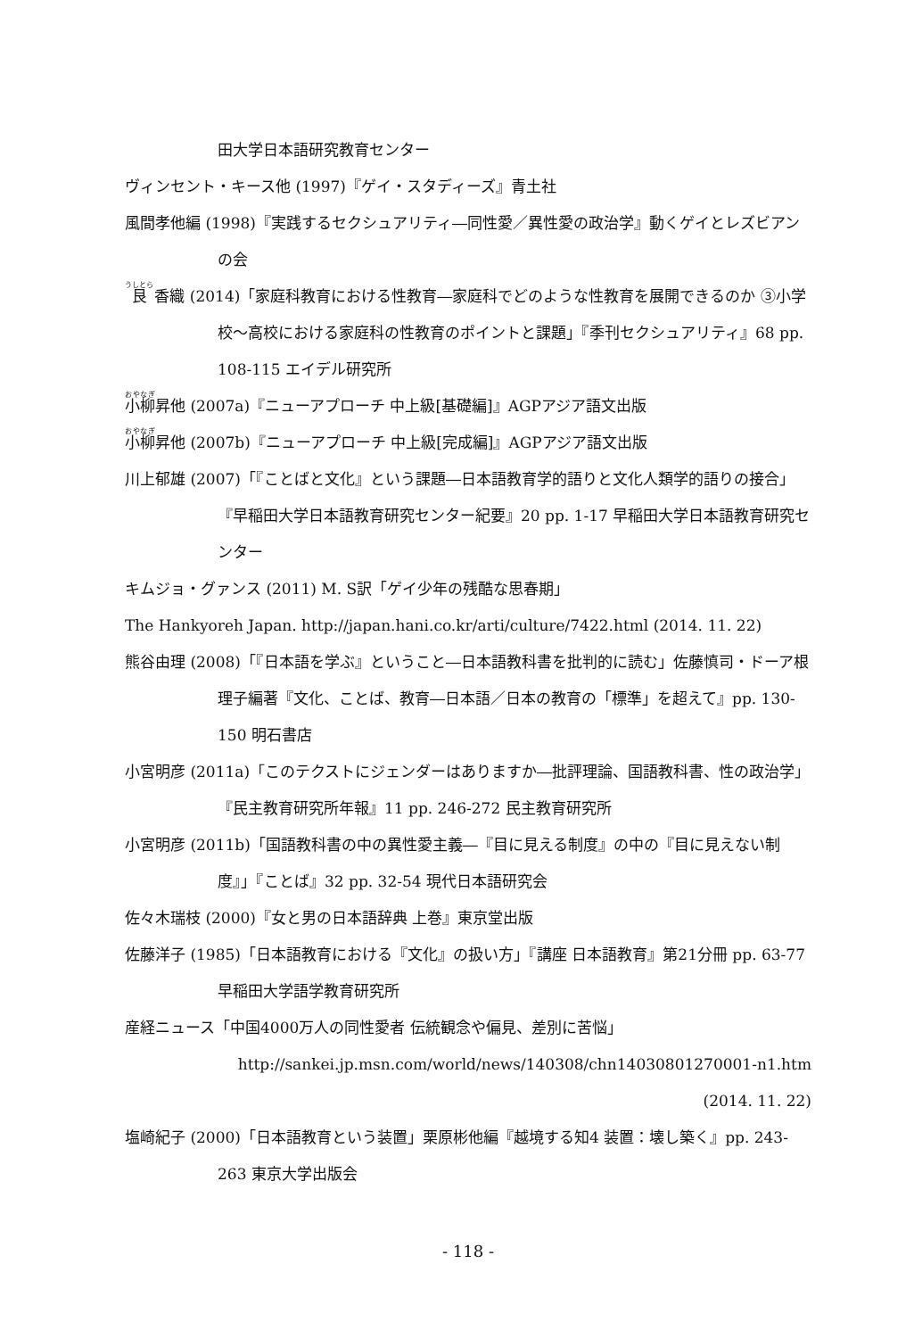田大学日本語研究教育センター
ヴィンセント・キース他 (1997)『ゲイ・スタディーズ』青土社
風間孝他編 (1998)『実践するセクシュアリティ―同性愛／異性愛の政治学』動くゲイとレズビアンの会
艮 香織 (2014)「家庭科教育における性教育―家庭科でどのような性教育を展開できるのか ③小学校～高校における家庭科の性教育のポイントと課題」『季刊セクシュアリティ』68 pp. 108-115 エイデル研究所
小柳昇他 (2007a)『ニューアプローチ 中上級[基礎編]』AGPアジア語文出版
小柳昇他 (2007b)『ニューアプローチ 中上級[完成編]』AGPアジア語文出版
川上郁雄 (2007)「『ことばと文化』という課題―日本語教育学的語りと文化人類学的語りの接合」『早稲田大学日本語教育研究センター紀要』20 pp. 1-17 早稲田大学日本語教育研究センター
キムジョ・グァンス (2011) M. S訳「ゲイ少年の残酷な思春期」
The Hankyoreh Japan. http://japan.hani.co.kr/arti/culture/7422.html (2014. 11. 22)
熊谷由理 (2008)「『日本語を学ぶ』ということ―日本語教科書を批判的に読む」佐藤慎司・ドーア根理子編著『文化、ことば、教育―日本語／日本の教育の「標準」を超えて』pp. 130-150 明石書店
小宮明彦 (2011a)「このテクストにジェンダーはありますか―批評理論、国語教科書、性の政治学」『民主教育研究所年報』11 pp. 246-272 民主教育研究所
小宮明彦 (2011b)「国語教科書の中の異性愛主義―『目に見える制度』の中の『目に見えない制度』」『ことば』32 pp. 32-54 現代日本語研究会
佐々木瑞枝 (2000)『女と男の日本語辞典 上巻』東京堂出版
佐藤洋子 (1985)「日本語教育における『文化』の扱い方」『講座 日本語教育』第21分冊 pp. 63-77 早稲田大学語学教育研究所
産経ニュース「中国4000万人の同性愛者 伝統観念や偏見、差別に苦悩」
http://sankei.jp.msn.com/world/news/140308/chn14030801270001-n1.htm
(2014. 11. 22)
塩崎紀子 (2000)「日本語教育という装置」栗原彬他編『越境する知4 装置：壊し築く』pp. 243-263 東京大学出版会
- 118 -